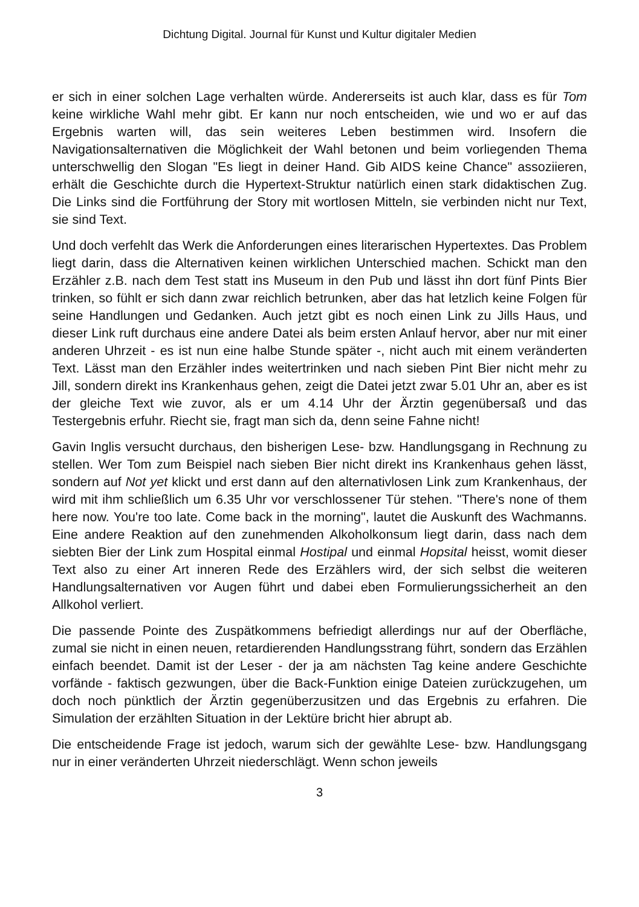Dichtung Digital. Journal für Kunst und Kultur digitaler Medien
er sich in einer solchen Lage verhalten würde. Andererseits ist auch klar, dass es für Tom keine wirkliche Wahl mehr gibt. Er kann nur noch entscheiden, wie und wo er auf das Ergebnis warten will, das sein weiteres Leben bestimmen wird. Insofern die Navigationsalternativen die Möglichkeit der Wahl betonen und beim vorliegenden Thema unterschwellig den Slogan "Es liegt in deiner Hand. Gib AIDS keine Chance" assoziieren, erhält die Geschichte durch die Hypertext-Struktur natürlich einen stark didaktischen Zug. Die Links sind die Fortführung der Story mit wortlosen Mitteln, sie verbinden nicht nur Text, sie sind Text.
Und doch verfehlt das Werk die Anforderungen eines literarischen Hypertextes. Das Problem liegt darin, dass die Alternativen keinen wirklichen Unterschied machen. Schickt man den Erzähler z.B. nach dem Test statt ins Museum in den Pub und lässt ihn dort fünf Pints Bier trinken, so fühlt er sich dann zwar reichlich betrunken, aber das hat letzlich keine Folgen für seine Handlungen und Gedanken. Auch jetzt gibt es noch einen Link zu Jills Haus, und dieser Link ruft durchaus eine andere Datei als beim ersten Anlauf hervor, aber nur mit einer anderen Uhrzeit - es ist nun eine halbe Stunde später -, nicht auch mit einem veränderten Text. Lässt man den Erzähler indes weitertrinken und nach sieben Pint Bier nicht mehr zu Jill, sondern direkt ins Krankenhaus gehen, zeigt die Datei jetzt zwar 5.01 Uhr an, aber es ist der gleiche Text wie zuvor, als er um 4.14 Uhr der Ärztin gegenübersaß und das Testergebnis erfuhr. Riecht sie, fragt man sich da, denn seine Fahne nicht!
Gavin Inglis versucht durchaus, den bisherigen Lese- bzw. Handlungsgang in Rechnung zu stellen. Wer Tom zum Beispiel nach sieben Bier nicht direkt ins Krankenhaus gehen lässt, sondern auf Not yet klickt und erst dann auf den alternativlosen Link zum Krankenhaus, der wird mit ihm schließlich um 6.35 Uhr vor verschlossener Tür stehen. "There's none of them here now. You're too late. Come back in the morning", lautet die Auskunft des Wachmanns. Eine andere Reaktion auf den zunehmenden Alkoholkonsum liegt darin, dass nach dem siebten Bier der Link zum Hospital einmal Hostipal und einmal Hopsital heisst, womit dieser Text also zu einer Art inneren Rede des Erzählers wird, der sich selbst die weiteren Handlungsalternativen vor Augen führt und dabei eben Formulierungssicherheit an den Allkohol verliert.
Die passende Pointe des Zuspätkommens befriedigt allerdings nur auf der Oberfläche, zumal sie nicht in einen neuen, retardierenden Handlungsstrang führt, sondern das Erzählen einfach beendet. Damit ist der Leser - der ja am nächsten Tag keine andere Geschichte vorfände - faktisch gezwungen, über die Back-Funktion einige Dateien zurückzugehen, um doch noch pünktlich der Ärztin gegenüberzusitzen und das Ergebnis zu erfahren. Die Simulation der erzählten Situation in der Lektüre bricht hier abrupt ab.
Die entscheidende Frage ist jedoch, warum sich der gewählte Lese- bzw. Handlungsgang nur in einer veränderten Uhrzeit niederschlägt. Wenn schon jeweils
3